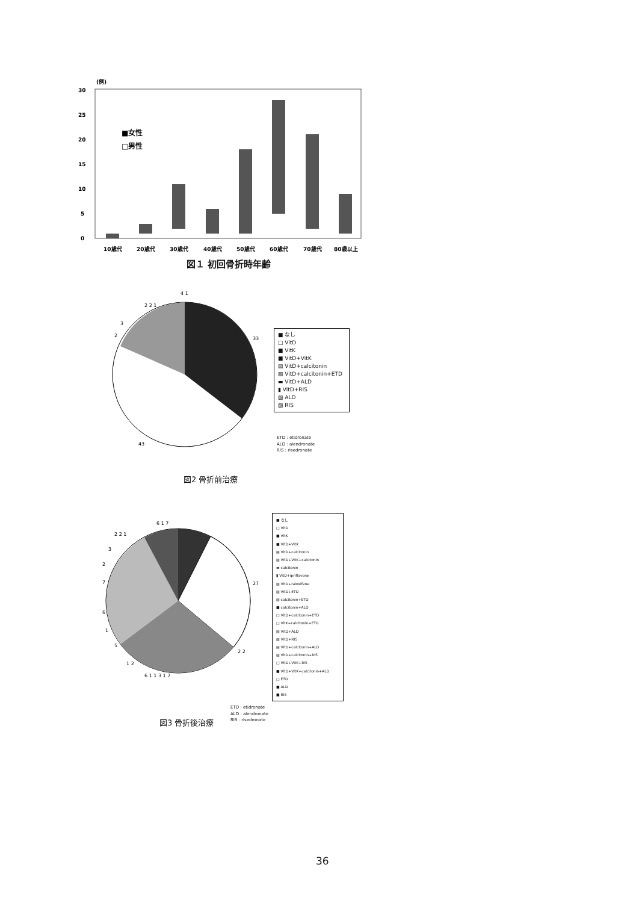(例)
30
25
20
15
10
5
0
■女性
□男性
10歳代
20歳代
30歳代
40歳代
50歳代
60歳代
70歳代
80歳以上
図１ 初回骨折時年齢
33
43
4 1
2 2 1
3
2
■ なし
□ VitD
■ VitK
■ VitD+VitK
▤ VitD+calcitonin
▨ VitD+calcitonin+ETD
▬ VitD+ALD
▮ VitD+RIS
▧ ALD
▨ RIS
ETD : etidronate
ALD : alendronate
RIS : risedronate
図2 骨折前治療
6 1 7
27
2 2 1
3
2
7
6
1
5
1 2
6 1 1 3 1 7
2 2
■ なし
□ VitD
■ VitK
■ VitD+VitK
▤ VitD+calcitonin
▨ VitD+VitK+calcitonin
▬ calcitonin
▮ VitD+ipriflavone
▧ VitD+raloxifene
▨ VitD+ETD
▨ calcitonin+ETD
■ calcitonin+ALD
□ VitD+calcitonin+ETD
□ VitK+calcitonin+ETD
▧ VitD+ALD
▨ VitD+RIS
▤ VitD+calcitonin+ALD
▨ VitD+calcitonin+RIS
□ VitD+VitK+RIS
■ VitD+VitK+calcitonin+ALD
□ ETD
■ ALD
■ RIS
図3 骨折後治療
ETD : etidronate
ALD : alendronate
RIS : risedronate
36